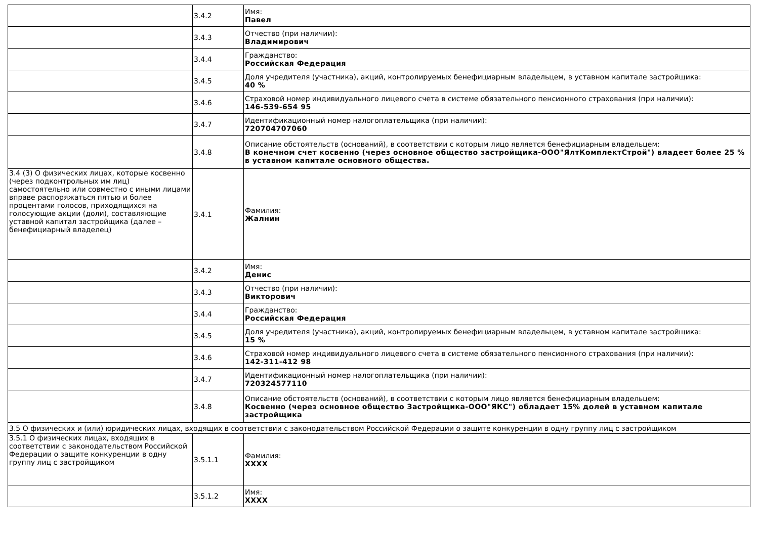| | 3.4.2 | Имя: Павел |
| | 3.4.3 | Отчество (при наличии): Владимирович |
| | 3.4.4 | Гражданство: Российская Федерация |
| | 3.4.5 | Доля учредителя (участника), акций, контролируемых бенефициарным владельцем, в уставном капитале застройщика: 40 % |
| | 3.4.6 | Страховой номер индивидуального лицевого счета в системе обязательного пенсионного страхования (при наличии): 146-539-654 95 |
| | 3.4.7 | Идентификационный номер налогоплательщика (при наличии): 720704707060 |
| | 3.4.8 | Описание обстоятельств (оснований), в соответствии с которым лицо является бенефициарным владельцем: В конечном счет косвенно (через основное общество застройщика-ООО"ЯлтКомплектСтрой") владеет более 25 % в уставном капитале основного общества. |
| 3.4 (3) О физических лицах, которые косвенно (через подконтрольных им лиц) самостоятельно или совместно с иными лицами вправе распоряжаться пятью и более процентами голосов, приходящихся на голосующие акции (доли), составляющие уставной капитал застройщика (далее – бенефициарный владелец) | 3.4.1 | Фамилия: Жалнин |
| | 3.4.2 | Имя: Денис |
| | 3.4.3 | Отчество (при наличии): Викторович |
| | 3.4.4 | Гражданство: Российская Федерация |
| | 3.4.5 | Доля учредителя (участника), акций, контролируемых бенефициарным владельцем, в уставном капитале застройщика: 15 % |
| | 3.4.6 | Страховой номер индивидуального лицевого счета в системе обязательного пенсионного страхования (при наличии): 142-311-412 98 |
| | 3.4.7 | Идентификационный номер налогоплательщика (при наличии): 720324577110 |
| | 3.4.8 | Описание обстоятельств (оснований), в соответствии с которым лицо является бенефициарным владельцем: Косвенно (через основное общество Застройщика-ООО"ЯКС") обладает 15% долей в уставном капитале застройщика |
| 3.5 О физических и (или) юридических лицах, входящих в соответствии с законодательством Российской Федерации о защите конкуренции в одну группу лиц с застройщиком | | |
| 3.5.1 О физических лицах, входящих в соответствии с законодательством Российской Федерации о защите конкуренции в одну группу лиц с застройщиком | 3.5.1.1 | Фамилия: XXXX |
| | 3.5.1.2 | Имя: XXXX |